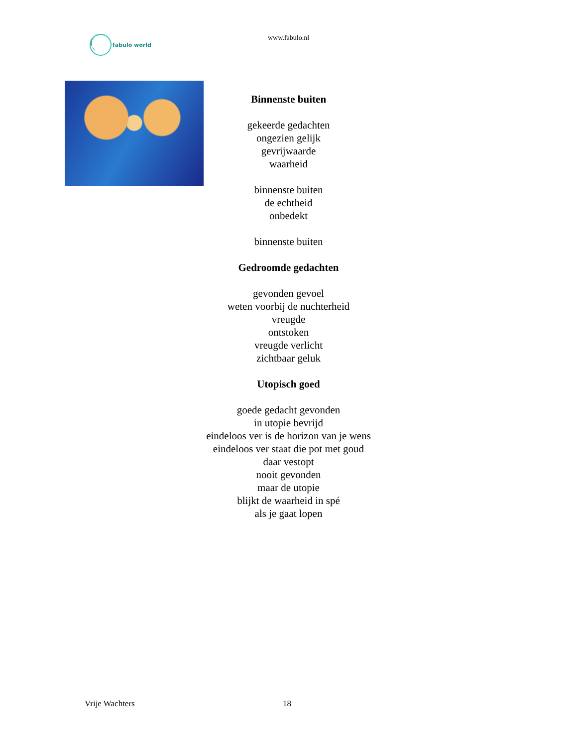fabulo world
www.fabulo.nl
Binnenste buiten
gekeerde gedachten
ongezien gelijk
gevrijwaarde
waarheid
binnenste buiten
de echtheid
onbedekt
binnenste buiten
Gedroomde gedachten
gevonden gevoel
weten voorbij de nuchterheid
vreugde
ontstoken
vreugde verlicht
zichtbaar geluk
Utopisch goed
goede gedacht gevonden
in utopie bevrijd
eindeloos ver is de horizon van je wens
eindeloos ver staat die pot met goud
daar vestopt
nooit gevonden
maar de utopie
blijkt de waarheid in spé
als je gaat lopen
Vrije Wachters 18